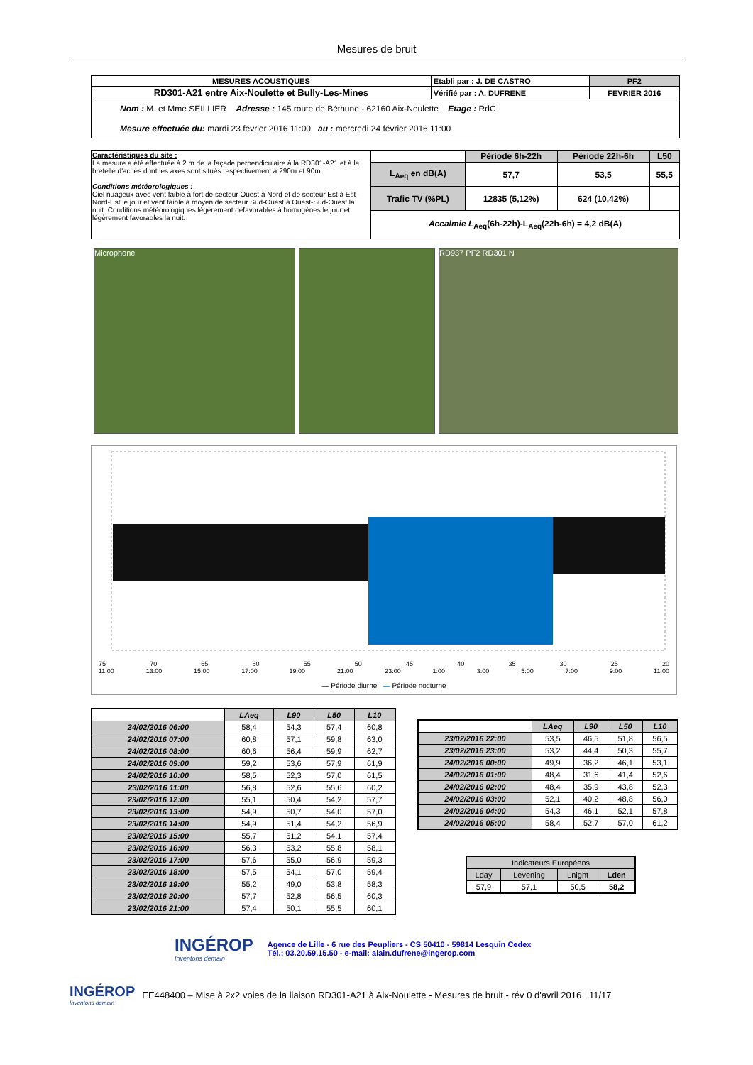Mesures de bruit
| MESURES ACOUSTIQUES | Etabli par : J. DE CASTRO | PF2 |
| RD301-A21 entre Aix-Noulette et Bully-Les-Mines | Vérifié par : A. DUFRENE | FEVRIER 2016 |
| Nom : M. et Mme SEILLIER Adresse : 145 route de Béthune - 62160 Aix-Noulette Etage : RdC Mesure effectuée du: mardi 23 février 2016 11:00 au : mercredi 24 février 2016 11:00 | | |
Caractéristiques du site :
La mesure a été effectuée à 2 m de la façade perpendiculaire à la RD301-A21 et à la bretelle d'accés dont les axes sont situés respectivement à 290m et 90m.
Conditions météorologiques :
Ciel nuageux avec vent faible à fort de secteur Ouest à Nord et de secteur Est à Est-Nord-Est le jour et vent faible à moyen de secteur Sud-Ouest à Ouest-Sud-Ouest la nuit. Conditions météorologiques légèrement défavorables à homogènes le jour et légèrement favorables la nuit.
| | Période 6h-22h | Période 22h-6h | L50 |
| --- | --- | --- | --- |
| L<sub>Aeq</sub> en dB(A) | 57,7 | 53,5 | 55,5 |
| Trafic TV (%PL) | 12835 (5,12%) | 624 (10,42%) | |
| Accalmie L<sub>Aeq</sub>(6h-22h)-L<sub>Aeq</sub>(22h-6h) = 4,2 dB(A) | | | |
Microphone RD937 PF2 RD301 N
75 70 65 60 55 50 45 40 35 30 25 20
11:00 13:00 15:00 17:00 19:00 21:00 23:00 1:00 3:00 5:00 7:00 9:00 11:00
— Période diurne — Période nocturne
| | LAeq | L90 | L50 | L10 |
| 24/02/2016 06:00 | 58,4 | 54,3 | 57,4 | 60,8 |
| 24/02/2016 07:00 | 60,8 | 57,1 | 59,8 | 63,0 |
| 24/02/2016 08:00 | 60,6 | 56,4 | 59,9 | 62,7 |
| 24/02/2016 09:00 | 59,2 | 53,6 | 57,9 | 61,9 |
| 24/02/2016 10:00 | 58,5 | 52,3 | 57,0 | 61,5 |
| 23/02/2016 11:00 | 56,8 | 52,6 | 55,6 | 60,2 |
| 23/02/2016 12:00 | 55,1 | 50,4 | 54,2 | 57,7 |
| 23/02/2016 13:00 | 54,9 | 50,7 | 54,0 | 57,0 |
| 23/02/2016 14:00 | 54,9 | 51,4 | 54,2 | 56,9 |
| 23/02/2016 15:00 | 55,7 | 51,2 | 54,1 | 57,4 |
| 23/02/2016 16:00 | 56,3 | 53,2 | 55,8 | 58,1 |
| 23/02/2016 17:00 | 57,6 | 55,0 | 56,9 | 59,3 |
| 23/02/2016 18:00 | 57,5 | 54,1 | 57,0 | 59,4 |
| 23/02/2016 19:00 | 55,2 | 49,0 | 53,8 | 58,3 |
| 23/02/2016 20:00 | 57,7 | 52,8 | 56,5 | 60,3 |
| 23/02/2016 21:00 | 57,4 | 50,1 | 55,5 | 60,1 |
| | LAeq | L90 | L50 | L10 |
| 23/02/2016 22:00 | 53,5 | 46,5 | 51,8 | 56,5 |
| 23/02/2016 23:00 | 53,2 | 44,4 | 50,3 | 55,7 |
| 24/02/2016 00:00 | 49,9 | 36,2 | 46,1 | 53,1 |
| 24/02/2016 01:00 | 48,4 | 31,6 | 41,4 | 52,6 |
| 24/02/2016 02:00 | 48,4 | 35,9 | 43,8 | 52,3 |
| 24/02/2016 03:00 | 52,1 | 40,2 | 48,8 | 56,0 |
| 24/02/2016 04:00 | 54,3 | 46,1 | 52,1 | 57,8 |
| 24/02/2016 05:00 | 58,4 | 52,7 | 57,0 | 61,2 |
| Indicateurs Européens | | | |
| Lday | Levening | Lnight | Lden |
| 57,9 | 57,1 | 50,5 | 58,2 |
INGÉROP
Inventons demain
Agence de Lille - 6 rue des Peupliers - CS 50410 - 59814 Lesquin Cedex
Tél.: 03.20.59.15.50 - e-mail: alain.dufrene@ingerop.com
INGÉROP
Inventons demain
EE448400 – Mise à 2x2 voies de la liaison RD301-A21 à Aix-Noulette - Mesures de bruit - rév 0 d'avril 2016 11/17